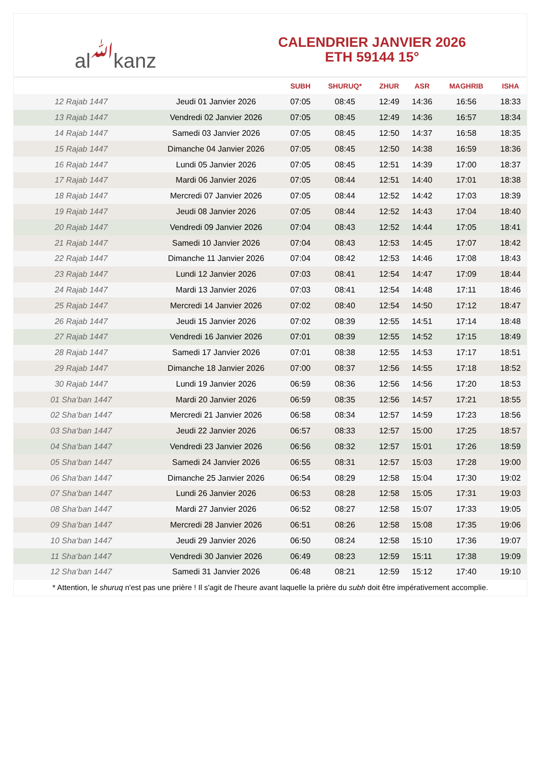al ﷲ kanz
CALENDRIER JANVIER 2026
ETH 59144 15°
| | | SUBH | SHURUQ* | ZHUR | ASR | MAGHRIB | ISHA |
| --- | --- | --- | --- | --- | --- | --- | --- |
| 12 Rajab 1447 | Jeudi 01 Janvier 2026 | 07:05 | 08:45 | 12:49 | 14:36 | 16:56 | 18:33 |
| 13 Rajab 1447 | Vendredi 02 Janvier 2026 | 07:05 | 08:45 | 12:49 | 14:36 | 16:57 | 18:34 |
| 14 Rajab 1447 | Samedi 03 Janvier 2026 | 07:05 | 08:45 | 12:50 | 14:37 | 16:58 | 18:35 |
| 15 Rajab 1447 | Dimanche 04 Janvier 2026 | 07:05 | 08:45 | 12:50 | 14:38 | 16:59 | 18:36 |
| 16 Rajab 1447 | Lundi 05 Janvier 2026 | 07:05 | 08:45 | 12:51 | 14:39 | 17:00 | 18:37 |
| 17 Rajab 1447 | Mardi 06 Janvier 2026 | 07:05 | 08:44 | 12:51 | 14:40 | 17:01 | 18:38 |
| 18 Rajab 1447 | Mercredi 07 Janvier 2026 | 07:05 | 08:44 | 12:52 | 14:42 | 17:03 | 18:39 |
| 19 Rajab 1447 | Jeudi 08 Janvier 2026 | 07:05 | 08:44 | 12:52 | 14:43 | 17:04 | 18:40 |
| 20 Rajab 1447 | Vendredi 09 Janvier 2026 | 07:04 | 08:43 | 12:52 | 14:44 | 17:05 | 18:41 |
| 21 Rajab 1447 | Samedi 10 Janvier 2026 | 07:04 | 08:43 | 12:53 | 14:45 | 17:07 | 18:42 |
| 22 Rajab 1447 | Dimanche 11 Janvier 2026 | 07:04 | 08:42 | 12:53 | 14:46 | 17:08 | 18:43 |
| 23 Rajab 1447 | Lundi 12 Janvier 2026 | 07:03 | 08:41 | 12:54 | 14:47 | 17:09 | 18:44 |
| 24 Rajab 1447 | Mardi 13 Janvier 2026 | 07:03 | 08:41 | 12:54 | 14:48 | 17:11 | 18:46 |
| 25 Rajab 1447 | Mercredi 14 Janvier 2026 | 07:02 | 08:40 | 12:54 | 14:50 | 17:12 | 18:47 |
| 26 Rajab 1447 | Jeudi 15 Janvier 2026 | 07:02 | 08:39 | 12:55 | 14:51 | 17:14 | 18:48 |
| 27 Rajab 1447 | Vendredi 16 Janvier 2026 | 07:01 | 08:39 | 12:55 | 14:52 | 17:15 | 18:49 |
| 28 Rajab 1447 | Samedi 17 Janvier 2026 | 07:01 | 08:38 | 12:55 | 14:53 | 17:17 | 18:51 |
| 29 Rajab 1447 | Dimanche 18 Janvier 2026 | 07:00 | 08:37 | 12:56 | 14:55 | 17:18 | 18:52 |
| 30 Rajab 1447 | Lundi 19 Janvier 2026 | 06:59 | 08:36 | 12:56 | 14:56 | 17:20 | 18:53 |
| 01 Sha‘ban 1447 | Mardi 20 Janvier 2026 | 06:59 | 08:35 | 12:56 | 14:57 | 17:21 | 18:55 |
| 02 Sha‘ban 1447 | Mercredi 21 Janvier 2026 | 06:58 | 08:34 | 12:57 | 14:59 | 17:23 | 18:56 |
| 03 Sha‘ban 1447 | Jeudi 22 Janvier 2026 | 06:57 | 08:33 | 12:57 | 15:00 | 17:25 | 18:57 |
| 04 Sha‘ban 1447 | Vendredi 23 Janvier 2026 | 06:56 | 08:32 | 12:57 | 15:01 | 17:26 | 18:59 |
| 05 Sha‘ban 1447 | Samedi 24 Janvier 2026 | 06:55 | 08:31 | 12:57 | 15:03 | 17:28 | 19:00 |
| 06 Sha‘ban 1447 | Dimanche 25 Janvier 2026 | 06:54 | 08:29 | 12:58 | 15:04 | 17:30 | 19:02 |
| 07 Sha‘ban 1447 | Lundi 26 Janvier 2026 | 06:53 | 08:28 | 12:58 | 15:05 | 17:31 | 19:03 |
| 08 Sha‘ban 1447 | Mardi 27 Janvier 2026 | 06:52 | 08:27 | 12:58 | 15:07 | 17:33 | 19:05 |
| 09 Sha‘ban 1447 | Mercredi 28 Janvier 2026 | 06:51 | 08:26 | 12:58 | 15:08 | 17:35 | 19:06 |
| 10 Sha‘ban 1447 | Jeudi 29 Janvier 2026 | 06:50 | 08:24 | 12:58 | 15:10 | 17:36 | 19:07 |
| 11 Sha‘ban 1447 | Vendredi 30 Janvier 2026 | 06:49 | 08:23 | 12:59 | 15:11 | 17:38 | 19:09 |
| 12 Sha‘ban 1447 | Samedi 31 Janvier 2026 | 06:48 | 08:21 | 12:59 | 15:12 | 17:40 | 19:10 |
* Attention, le shuruq n'est pas une prière ! Il s'agit de l'heure avant laquelle la prière du subh doit être impérativement accomplie.